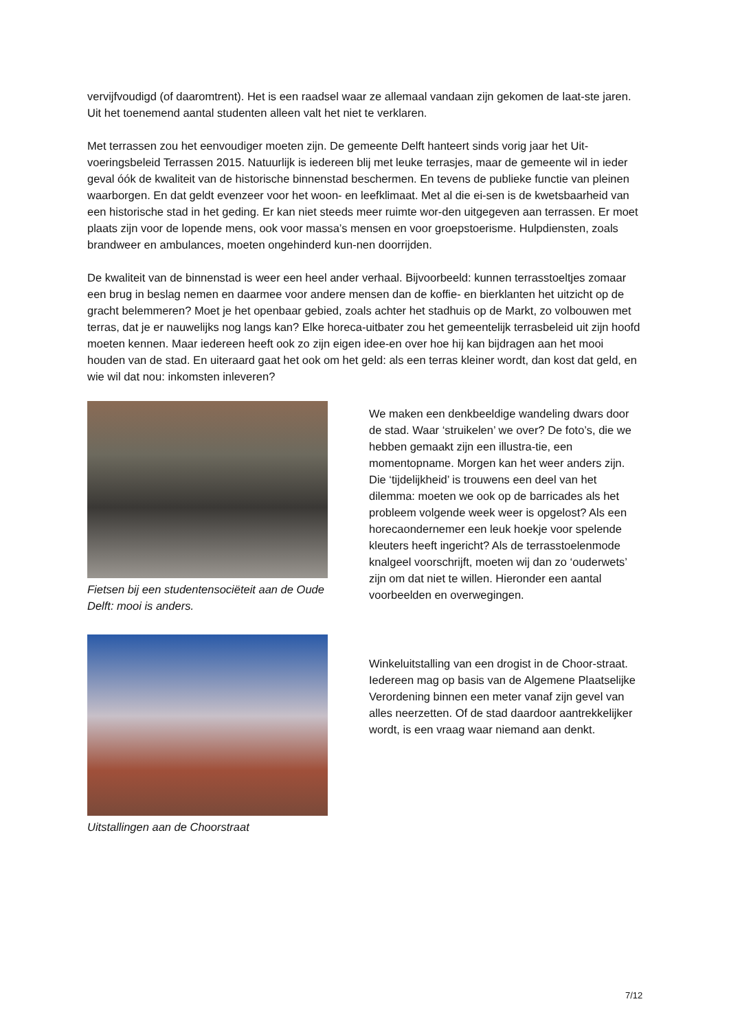vervijfvoudigd (of daaromtrent). Het is een raadsel waar ze allemaal vandaan zijn gekomen de laat-ste jaren. Uit het toenemend aantal studenten alleen valt het niet te verklaren.
Met terrassen zou het eenvoudiger moeten zijn. De gemeente Delft hanteert sinds vorig jaar het Uit-voeringsbeleid Terrassen 2015. Natuurlijk is iedereen blij met leuke terrasjes, maar de gemeente wil in ieder geval óók de kwaliteit van de historische binnenstad beschermen. En tevens de publieke functie van pleinen waarborgen. En dat geldt evenzeer voor het woon- en leefklimaat. Met al die ei-sen is de kwetsbaarheid van een historische stad in het geding. Er kan niet steeds meer ruimte wor-den uitgegeven aan terrassen. Er moet plaats zijn voor de lopende mens, ook voor massa’s mensen en voor groepstoerisme. Hulpdiensten, zoals brandweer en ambulances, moeten ongehinderd kun-nen doorrijden.
De kwaliteit van de binnenstad is weer een heel ander verhaal. Bijvoorbeeld: kunnen terrasstoeltjes zomaar een brug in beslag nemen en daarmee voor andere mensen dan de koffie- en bierklanten het uitzicht op de gracht belemmeren? Moet je het openbaar gebied, zoals achter het stadhuis op de Markt, zo volbouwen met terras, dat je er nauwelijks nog langs kan? Elke horeca-uitbater zou het gemeentelijk terrasbeleid uit zijn hoofd moeten kennen. Maar iedereen heeft ook zo zijn eigen idee-en over hoe hij kan bijdragen aan het mooi houden van de stad. En uiteraard gaat het ook om het geld: als een terras kleiner wordt, dan kost dat geld, en wie wil dat nou: inkomsten inleveren?
Fietsen bij een studentensociëteit aan de Oude Delft: mooi is anders.
We maken een denkbeeldige wandeling dwars door de stad. Waar ‘struikelen’ we over? De foto’s, die we hebben gemaakt zijn een illustra-tie, een momentopname. Morgen kan het weer anders zijn. Die ‘tijdelijkheid’ is trouwens een deel van het dilemma: moeten we ook op de barricades als het probleem volgende week weer is opgelost? Als een horecaondernemer een leuk hoekje voor spelende kleuters heeft ingericht? Als de terrasstoelenmode knalgeel voorschrijft, moeten wij dan zo ‘ouderwets’ zijn om dat niet te willen. Hieronder een aantal voorbeelden en overwegingen.
Uitstallingen aan de Choorstraat
Winkeluitstalling van een drogist in de Choor-straat. Iedereen mag op basis van de Algemene Plaatselijke Verordening binnen een meter vanaf zijn gevel van alles neerzetten. Of de stad daardoor aantrekkelijker wordt, is een vraag waar niemand aan denkt.
7/12